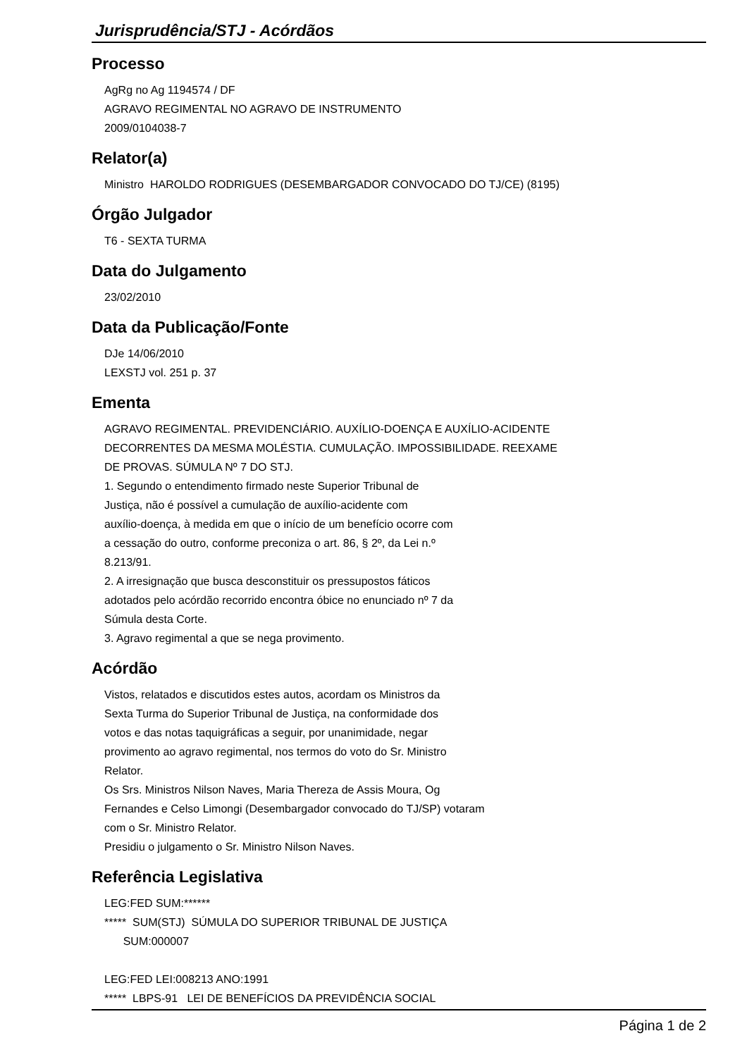Jurisprudência/STJ - Acórdãos
Processo
AgRg no Ag 1194574 / DF
AGRAVO REGIMENTAL NO AGRAVO DE INSTRUMENTO
2009/0104038-7
Relator(a)
Ministro HAROLDO RODRIGUES (DESEMBARGADOR CONVOCADO DO TJ/CE) (8195)
Órgão Julgador
T6 - SEXTA TURMA
Data do Julgamento
23/02/2010
Data da Publicação/Fonte
DJe 14/06/2010
LEXSTJ vol. 251 p. 37
Ementa
AGRAVO REGIMENTAL. PREVIDENCIÁRIO. AUXÍLIO-DOENÇA E AUXÍLIO-ACIDENTE
DECORRENTES DA MESMA MOLÉSTIA. CUMULAÇÃO. IMPOSSIBILIDADE. REEXAME
DE PROVAS. SÚMULA Nº 7 DO STJ.
1. Segundo o entendimento firmado neste Superior Tribunal de
Justiça, não é possível a cumulação de auxílio-acidente com
auxílio-doença, à medida em que o início de um benefício ocorre com
a cessação do outro, conforme preconiza o art. 86, § 2º, da Lei n.º
8.213/91.
2. A irresignação que busca desconstituir os pressupostos fáticos
adotados pelo acórdão recorrido encontra óbice no enunciado nº 7 da
Súmula desta Corte.
3. Agravo regimental a que se nega provimento.
Acórdão
Vistos, relatados e discutidos estes autos, acordam os Ministros da
Sexta Turma do Superior Tribunal de Justiça, na conformidade dos
votos e das notas taquigráficas a seguir, por unanimidade, negar
provimento ao agravo regimental, nos termos do voto do Sr. Ministro
Relator.
Os Srs. Ministros Nilson Naves, Maria Thereza de Assis Moura, Og
Fernandes e Celso Limongi (Desembargador convocado do TJ/SP) votaram
com o Sr. Ministro Relator.
Presidiu o julgamento o Sr. Ministro Nilson Naves.
Referência Legislativa
LEG:FED SUM:******
***** SUM(STJ) SÚMULA DO SUPERIOR TRIBUNAL DE JUSTIÇA
SUM:000007
LEG:FED LEI:008213 ANO:1991
***** LBPS-91 LEI DE BENEFÍCIOS DA PREVIDÊNCIA SOCIAL
Página 1 de 2